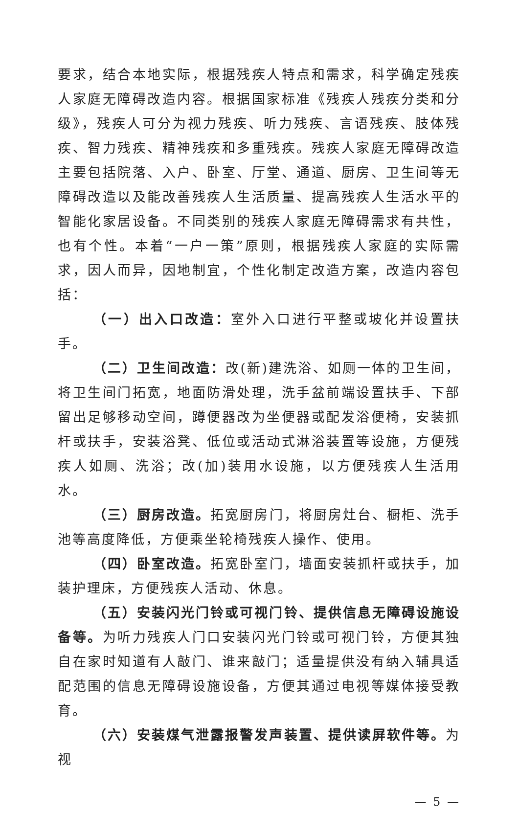要求，结合本地实际，根据残疾人特点和需求，科学确定残疾人家庭无障碍改造内容。根据国家标准《残疾人残疾分类和分级》，残疾人可分为视力残疾、听力残疾、言语残疾、肢体残疾、智力残疾、精神残疾和多重残疾。残疾人家庭无障碍改造主要包括院落、入户、卧室、厅堂、通道、厨房、卫生间等无障碍改造以及能改善残疾人生活质量、提高残疾人生活水平的智能化家居设备。不同类别的残疾人家庭无障碍需求有共性，也有个性。本着“一户一策”原则，根据残疾人家庭的实际需求，因人而异，因地制宜，个性化制定改造方案，改造内容包括：
（一）出入口改造：室外入口进行平整或坡化并设置扶手。
（二）卫生间改造：改(新)建洗浴、如厕一体的卫生间，将卫生间门拓宽，地面防滑处理，洗手盆前端设置扶手、下部留出足够移动空间，蹲便器改为坐便器或配发浴便椅，安装抓杆或扶手，安装浴凳、低位或活动式淋浴装置等设施，方便残疾人如厕、洗浴；改(加)装用水设施，以方便残疾人生活用水。
（三）厨房改造。拓宽厨房门，将厨房灶台、橱柜、洗手池等高度降低，方便乘坐轮椅残疾人操作、使用。
（四）卧室改造。拓宽卧室门，墙面安装抓杆或扶手，加装护理床，方便残疾人活动、休息。
（五）安装闪光门铃或可视门铃、提供信息无障碍设施设备等。为听力残疾人门口安装闪光门铃或可视门铃，方便其独自在家时知道有人敲门、谁来敲门；适量提供没有纳入辅具适配范围的信息无障碍设施设备，方便其通过电视等媒体接受教育。
（六）安装煤气泄露报警发声装置、提供读屏软件等。为视
— 5 —